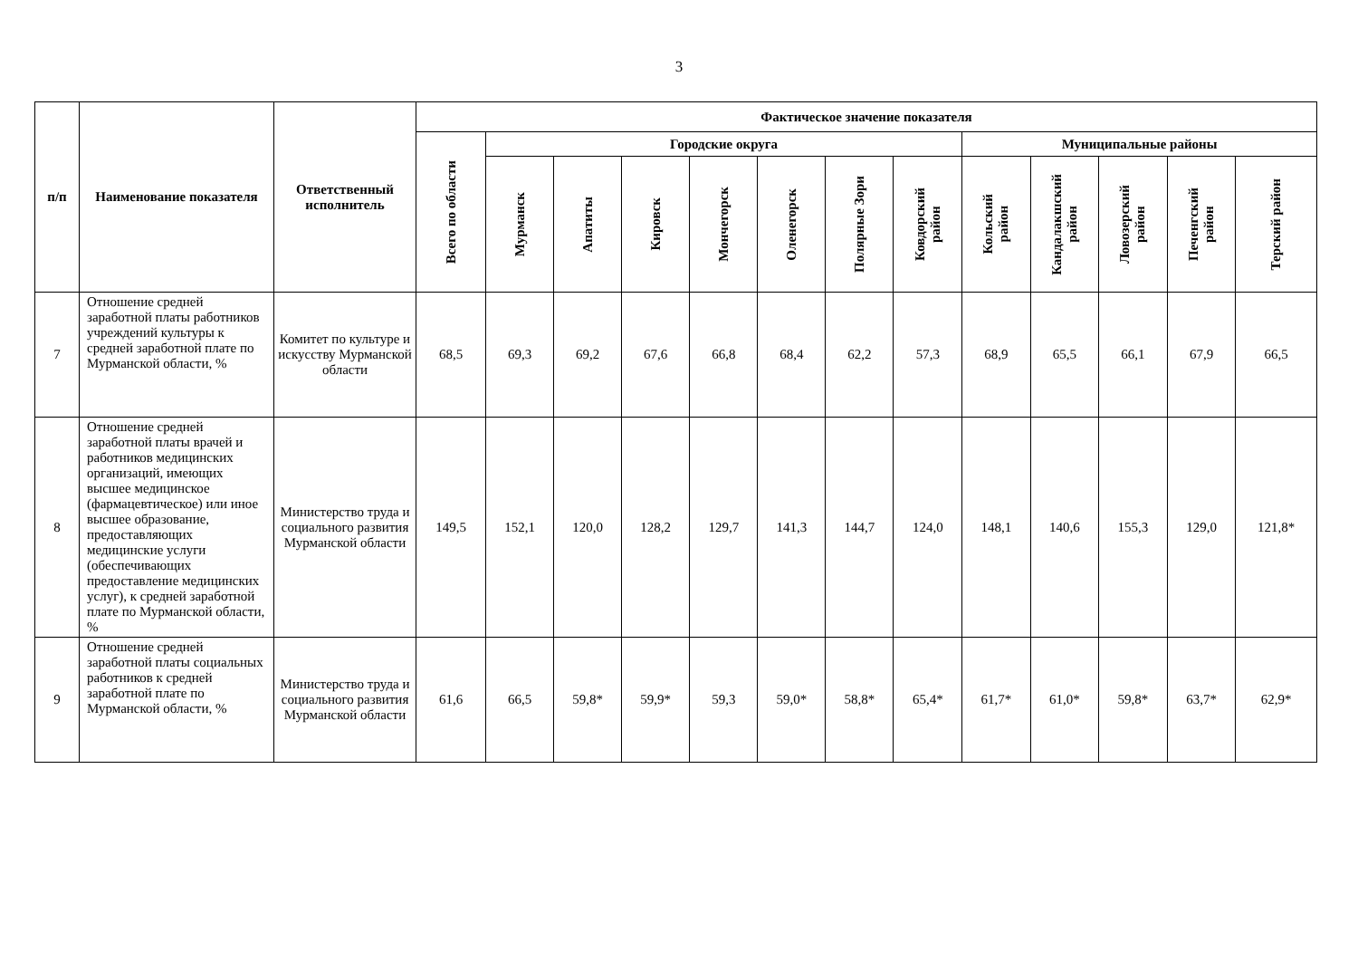3
| п/п | Наименование показателя | Ответственный исполнитель | Фактическое значение показателя | | | | | | | | | | | | |
| --- | --- | --- | --- | --- | --- | --- | --- | --- | --- | --- | --- | --- | --- | --- | --- |
| | | | Всего по области | Городские округа | | | | | | | Муниципальные районы | | | | |
| | | | | Мурманск | Апатиты | Кировск | Мончегорск | Оленегорск | Полярные Зори | Ковдорский район | Кольский район | Кандалакшский район | Ловозерский район | Печенгский район | Терский район |
| 7 | Отношение средней заработной платы работников учреждений культуры к средней заработной плате по Мурманской области, % | Комитет по культуре и искусству Мурманской области | 68,5 | 69,3 | 69,2 | 67,6 | 66,8 | 68,4 | 62,2 | 57,3 | 68,9 | 65,5 | 66,1 | 67,9 | 66,5 |
| 8 | Отношение средней заработной платы врачей и работников медицинских организаций, имеющих высшее медицинское (фармацевтическое) или иное высшее образование, предоставляющих медицинские услуги (обеспечивающих предоставление медицинских услуг), к средней заработной плате по Мурманской области, % | Министерство труда и социального развития Мурманской области | 149,5 | 152,1 | 120,0 | 128,2 | 129,7 | 141,3 | 144,7 | 124,0 | 148,1 | 140,6 | 155,3 | 129,0 | 121,8* |
| 9 | Отношение средней заработной платы социальных работников к средней заработной плате по Мурманской области, % | Министерство труда и социального развития Мурманской области | 61,6 | 66,5 | 59,8* | 59,9* | 59,3 | 59,0* | 58,8* | 65,4* | 61,7* | 61,0* | 59,8* | 63,7* | 62,9* |